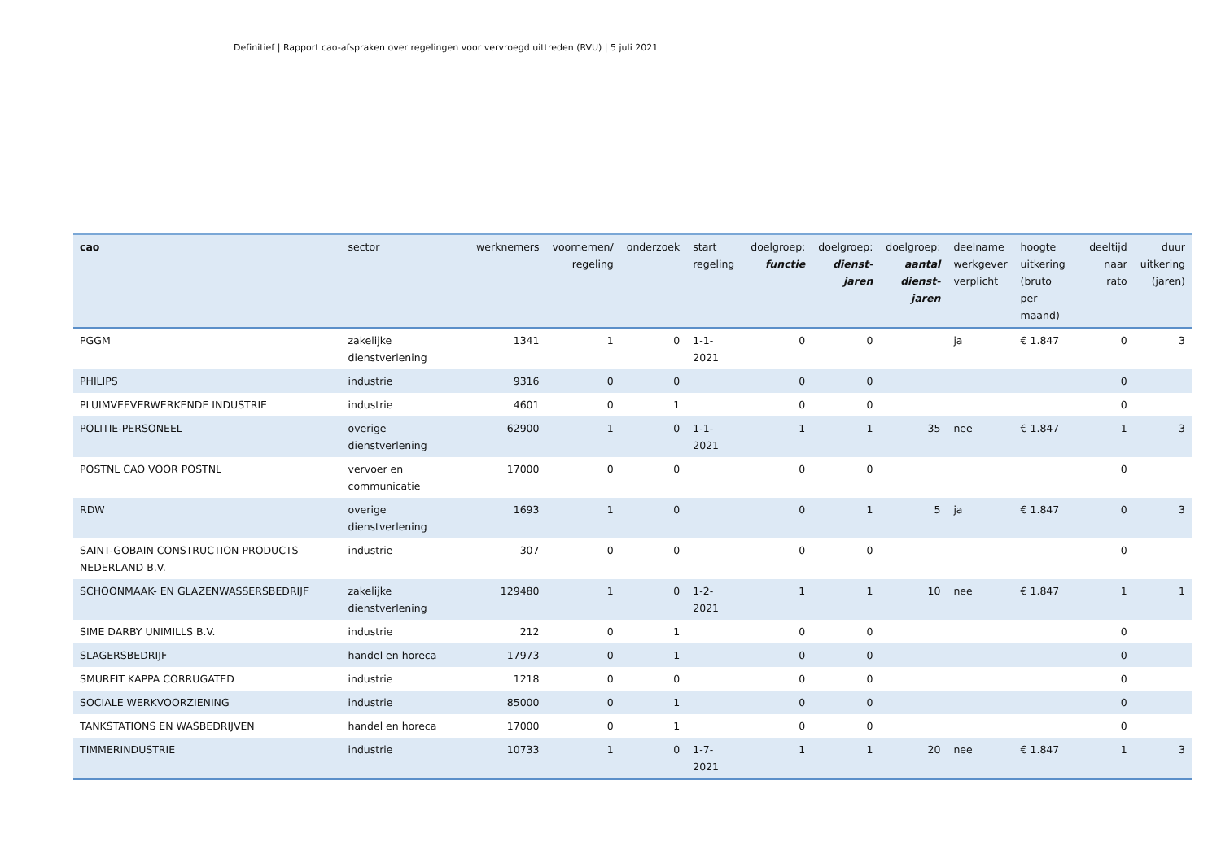Definitief | Rapport cao-afspraken over regelingen voor vervroegd uittreden (RVU) | 5 juli 2021
| cao | sector | werknemers | voornemen/ regeling | onderzoek | start regeling | doelgroep: functie | doelgroep: dienst- jaren | doelgroep: aantal dienst- jaren | deelname werkgever verplicht | hoogte uitkering (bruto per maand) | deeltijd naar rato | duur uitkering (jaren) |
| --- | --- | --- | --- | --- | --- | --- | --- | --- | --- | --- | --- | --- |
| PGGM | zakelijke dienstverlening | 1341 | 1 | 0 | 1-1-2021 | 0 | 0 | | ja | € 1.847 | 0 | 3 |
| PHILIPS | industrie | 9316 | 0 | 0 | | 0 | 0 | | | | 0 | |
| PLUIMVEEVERWERKENDE INDUSTRIE | industrie | 4601 | 0 | 1 | | 0 | 0 | | | | 0 | |
| POLITIE-PERSONEEL | overige dienstverlening | 62900 | 1 | 0 | 1-1-2021 | 1 | 1 | 35 | nee | € 1.847 | 1 | 3 |
| POSTNL CAO VOOR POSTNL | vervoer en communicatie | 17000 | 0 | 0 | | 0 | 0 | | | | 0 | |
| RDW | overige dienstverlening | 1693 | 1 | 0 | | 0 | 1 | 5 | ja | € 1.847 | 0 | 3 |
| SAINT-GOBAIN CONSTRUCTION PRODUCTS NEDERLAND B.V. | industrie | 307 | 0 | 0 | | 0 | 0 | | | | 0 | |
| SCHOONMAAK- EN GLAZENWASSERSBEDRIJF | zakelijke dienstverlening | 129480 | 1 | 0 | 1-2-2021 | 1 | 1 | 10 | nee | € 1.847 | 1 | 1 |
| SIME DARBY UNIMILLS B.V. | industrie | 212 | 0 | 1 | | 0 | 0 | | | | 0 | |
| SLAGERSBEDRIJF | handel en horeca | 17973 | 0 | 1 | | 0 | 0 | | | | 0 | |
| SMURFIT KAPPA CORRUGATED | industrie | 1218 | 0 | 0 | | 0 | 0 | | | | 0 | |
| SOCIALE WERKVOORZIENING | industrie | 85000 | 0 | 1 | | 0 | 0 | | | | 0 | |
| TANKSTATIONS EN WASBEDRIJVEN | handel en horeca | 17000 | 0 | 1 | | 0 | 0 | | | | 0 | |
| TIMMERINDUSTRIE | industrie | 10733 | 1 | 0 | 1-7-2021 | 1 | 1 | 20 | nee | € 1.847 | 1 | 3 |